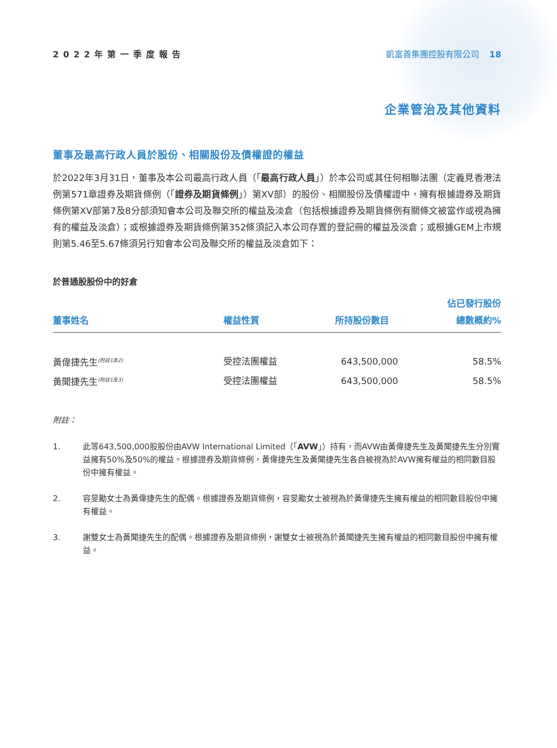2022年第一季度報告 凱富善集團控股有限公司 18
企業管治及其他資料
董事及最高行政人員於股份、相關股份及債權證的權益
於2022年3月31日，董事及本公司最高行政人員（「最高行政人員」）於本公司或其任何相聯法團（定義見香港法例第571章證券及期貨條例（「證券及期貨條例」）第XV部）的股份、相關股份及債權證中，擁有根據證券及期貨條例第XV部第7及8分部須知會本公司及聯交所的權益及淡倉（包括根據證券及期貨條例有關條文被當作或視為擁有的權益及淡倉）；或根據證券及期貨條例第352條須記入本公司存置的登記冊的權益及淡倉；或根據GEM上市規則第5.46至5.67條須另行知會本公司及聯交所的權益及淡倉如下：
於普通股股份中的好倉
| 董事姓名 | 權益性質 | 所持股份數目 | 佔已發行股份 總數概約% |
| --- | --- | --- | --- |
| 黃偉捷先生<sup>(附註1及2)</sup> | 受控法團權益 | 643,500,000 | 58.5% |
| 黃聞捷先生<sup>(附註1及3)</sup> | 受控法團權益 | 643,500,000 | 58.5% |
附註：
1. 此等643,500,000股股份由AVW International Limited（「AVW」）持有，而AVW由黃偉捷先生及黃聞捷先生分別實益擁有50%及50%的權益。根據證券及期貨條例，黃偉捷先生及黃聞捷先生各自被視為於AVW擁有權益的相同數目股份中擁有權益。
2. 容旻勵女士為黃偉捷先生的配偶。根據證券及期貨條例，容旻勵女士被視為於黃偉捷先生擁有權益的相同數目股份中擁有權益。
3. 謝雙女士為黃聞捷先生的配偶。根據證券及期貨條例，謝雙女士被視為於黃聞捷先生擁有權益的相同數目股份中擁有權益。